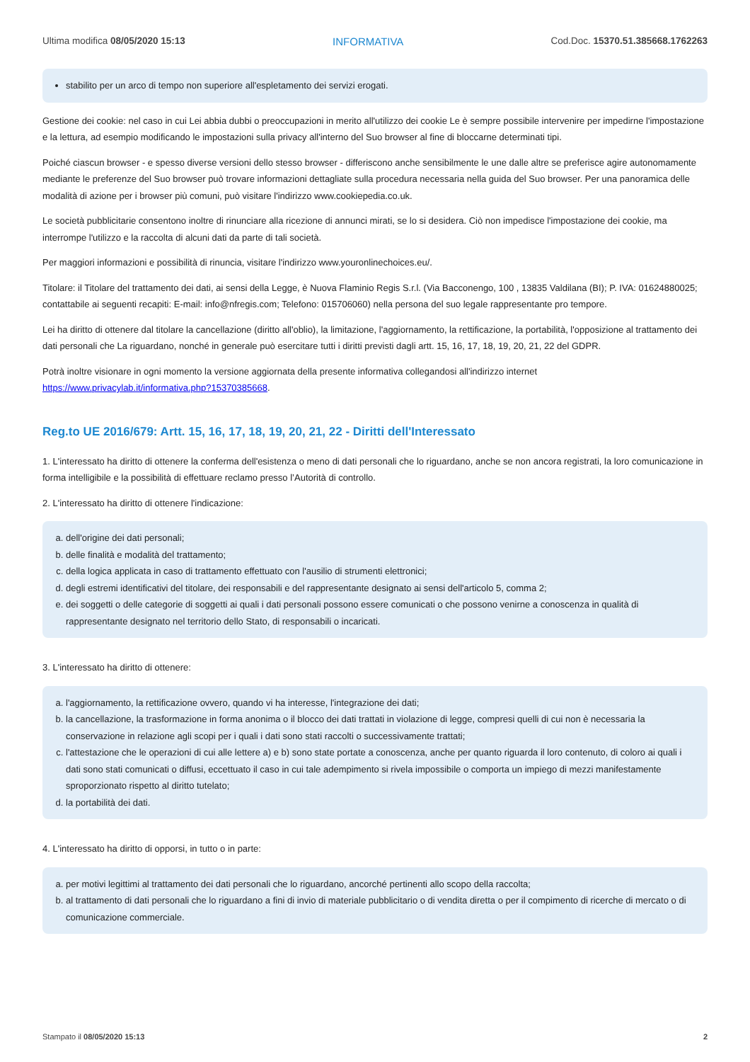Ultima modifica 08/05/2020 15:13 INFORMATIVA Cod.Doc. 15370.51.385668.1762263
stabilito per un arco di tempo non superiore all'espletamento dei servizi erogati.
Gestione dei cookie: nel caso in cui Lei abbia dubbi o preoccupazioni in merito all'utilizzo dei cookie Le è sempre possibile intervenire per impedirne l'impostazione e la lettura, ad esempio modificando le impostazioni sulla privacy all'interno del Suo browser al fine di bloccarne determinati tipi.
Poiché ciascun browser - e spesso diverse versioni dello stesso browser - differiscono anche sensibilmente le une dalle altre se preferisce agire autonomamente mediante le preferenze del Suo browser può trovare informazioni dettagliate sulla procedura necessaria nella guida del Suo browser. Per una panoramica delle modalità di azione per i browser più comuni, può visitare l'indirizzo www.cookiepedia.co.uk.
Le società pubblicitarie consentono inoltre di rinunciare alla ricezione di annunci mirati, se lo si desidera. Ciò non impedisce l'impostazione dei cookie, ma interrompe l'utilizzo e la raccolta di alcuni dati da parte di tali società.
Per maggiori informazioni e possibilità di rinuncia, visitare l'indirizzo www.youronlinechoices.eu/.
Titolare: il Titolare del trattamento dei dati, ai sensi della Legge, è Nuova Flaminio Regis S.r.l. (Via Bacconengo, 100 , 13835 Valdilana (BI); P. IVA: 01624880025; contattabile ai seguenti recapiti: E-mail: info@nfregis.com; Telefono: 015706060) nella persona del suo legale rappresentante pro tempore.
Lei ha diritto di ottenere dal titolare la cancellazione (diritto all'oblio), la limitazione, l'aggiornamento, la rettificazione, la portabilità, l'opposizione al trattamento dei dati personali che La riguardano, nonché in generale può esercitare tutti i diritti previsti dagli artt. 15, 16, 17, 18, 19, 20, 21, 22 del GDPR.
Potrà inoltre visionare in ogni momento la versione aggiornata della presente informativa collegandosi all'indirizzo internet https://www.privacylab.it/informativa.php?15370385668.
Reg.to UE 2016/679: Artt. 15, 16, 17, 18, 19, 20, 21, 22 - Diritti dell'Interessato
1. L'interessato ha diritto di ottenere la conferma dell'esistenza o meno di dati personali che lo riguardano, anche se non ancora registrati, la loro comunicazione in forma intelligibile e la possibilità di effettuare reclamo presso l’Autorità di controllo.
2. L'interessato ha diritto di ottenere l'indicazione:
a. dell'origine dei dati personali;
b. delle finalità e modalità del trattamento;
c. della logica applicata in caso di trattamento effettuato con l'ausilio di strumenti elettronici;
d. degli estremi identificativi del titolare, dei responsabili e del rappresentante designato ai sensi dell'articolo 5, comma 2;
e. dei soggetti o delle categorie di soggetti ai quali i dati personali possono essere comunicati o che possono venirne a conoscenza in qualità di rappresentante designato nel territorio dello Stato, di responsabili o incaricati.
3. L'interessato ha diritto di ottenere:
a. l'aggiornamento, la rettificazione ovvero, quando vi ha interesse, l'integrazione dei dati;
b. la cancellazione, la trasformazione in forma anonima o il blocco dei dati trattati in violazione di legge, compresi quelli di cui non è necessaria la conservazione in relazione agli scopi per i quali i dati sono stati raccolti o successivamente trattati;
c. l'attestazione che le operazioni di cui alle lettere a) e b) sono state portate a conoscenza, anche per quanto riguarda il loro contenuto, di coloro ai quali i dati sono stati comunicati o diffusi, eccettuato il caso in cui tale adempimento si rivela impossibile o comporta un impiego di mezzi manifestamente sproporzionato rispetto al diritto tutelato;
d. la portabilità dei dati.
4. L'interessato ha diritto di opporsi, in tutto o in parte:
a. per motivi legittimi al trattamento dei dati personali che lo riguardano, ancorché pertinenti allo scopo della raccolta;
b. al trattamento di dati personali che lo riguardano a fini di invio di materiale pubblicitario o di vendita diretta o per il compimento di ricerche di mercato o di comunicazione commerciale.
Stampato il 08/05/2020 15:13 2